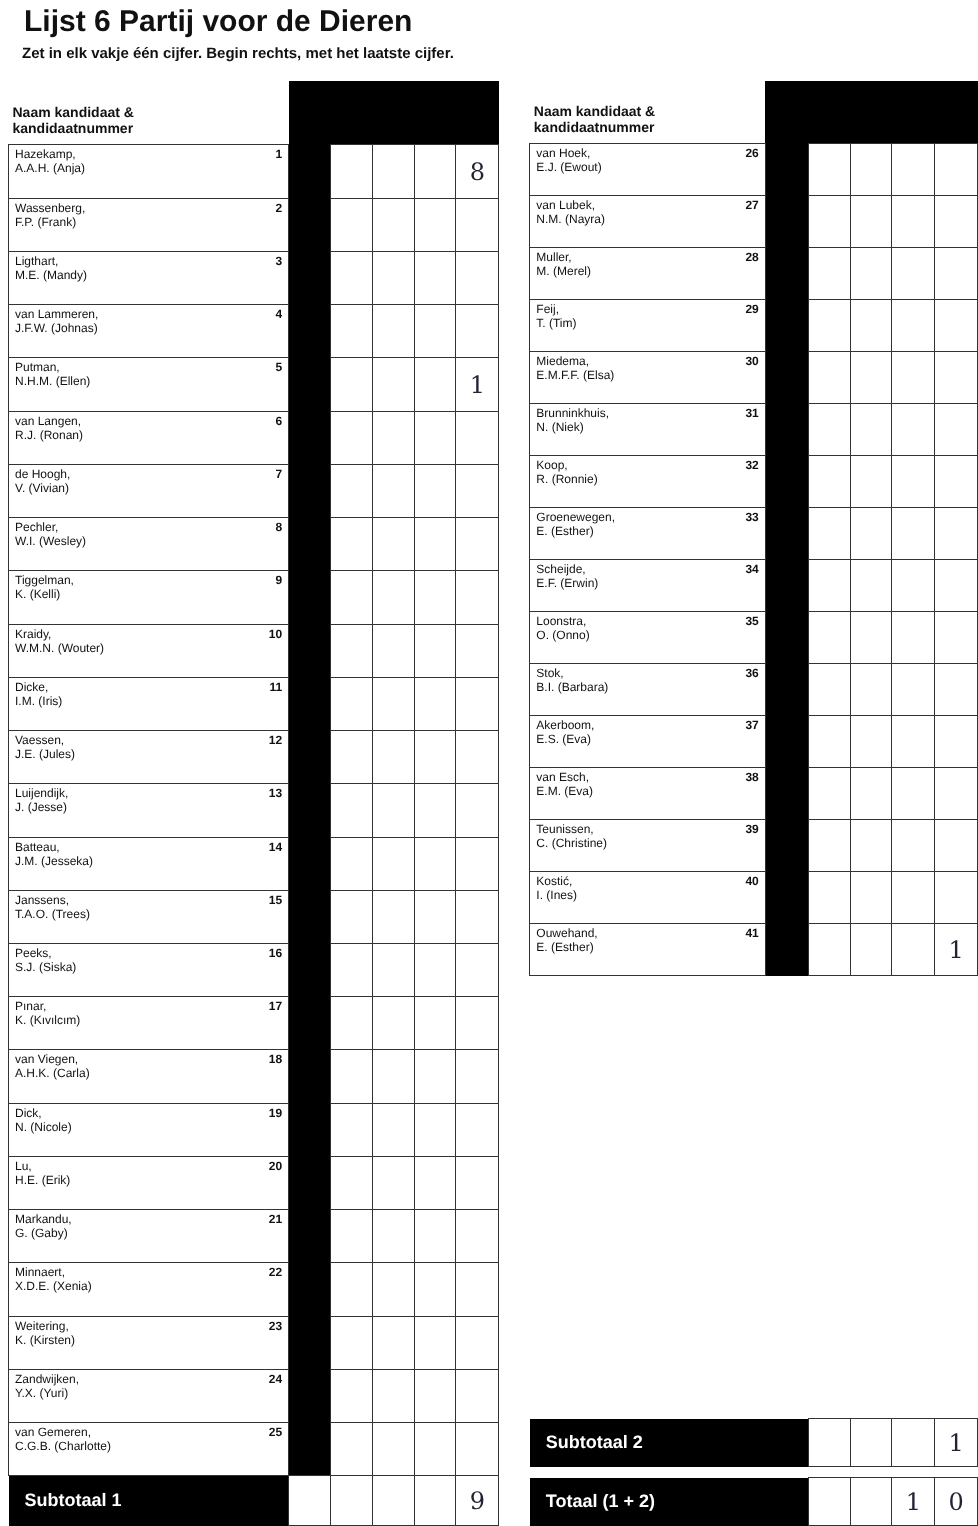Lijst 6 Partij voor de Dieren
Zet in elk vakje één cijfer. Begin rechts, met het laatste cijfer.
| Naam kandidaat & kandidaatnummer | | | | | |
| --- | --- | --- | --- | --- | --- |
| 1 Hazekamp, A.A.H. (Anja) | | | | | 8 |
| 2 Wassenberg, F.P. (Frank) | | | | | |
| 3 Ligthart, M.E. (Mandy) | | | | | |
| 4 van Lammeren, J.F.W. (Johnas) | | | | | |
| 5 Putman, N.H.M. (Ellen) | | | | | 1 |
| 6 van Langen, R.J. (Ronan) | | | | | |
| 7 de Hoogh, V. (Vivian) | | | | | |
| 8 Pechler, W.I. (Wesley) | | | | | |
| 9 Tiggelman, K. (Kelli) | | | | | |
| 10 Kraidy, W.M.N. (Wouter) | | | | | |
| 11 Dicke, I.M. (Iris) | | | | | |
| 12 Vaessen, J.E. (Jules) | | | | | |
| 13 Luijendijk, J. (Jesse) | | | | | |
| 14 Batteau, J.M. (Jesseka) | | | | | |
| 15 Janssens, T.A.O. (Trees) | | | | | |
| 16 Peeks, S.J. (Siska) | | | | | |
| 17 Pınar, K. (Kıvılcım) | | | | | |
| 18 van Viegen, A.H.K. (Carla) | | | | | |
| 19 Dick, N. (Nicole) | | | | | |
| 20 Lu, H.E. (Erik) | | | | | |
| 21 Markandu, G. (Gaby) | | | | | |
| 22 Minnaert, X.D.E. (Xenia) | | | | | |
| 23 Weitering, K. (Kirsten) | | | | | |
| 24 Zandwijken, Y.X. (Yuri) | | | | | |
| 25 van Gemeren, C.G.B. (Charlotte) | | | | | |
| Subtotaal 1 | | | | | 9 |
| Naam kandidaat & kandidaatnummer | | | | | |
| --- | --- | --- | --- | --- | --- |
| 26 van Hoek, E.J. (Ewout) | | | | | |
| 27 van Lubek, N.M. (Nayra) | | | | | |
| 28 Muller, M. (Merel) | | | | | |
| 29 Feij, T. (Tim) | | | | | |
| 30 Miedema, E.M.F.F. (Elsa) | | | | | |
| 31 Brunninkhuis, N. (Niek) | | | | | |
| 32 Koop, R. (Ronnie) | | | | | |
| 33 Groenewegen, E. (Esther) | | | | | |
| 34 Scheijde, E.F. (Erwin) | | | | | |
| 35 Loonstra, O. (Onno) | | | | | |
| 36 Stok, B.I. (Barbara) | | | | | |
| 37 Akerboom, E.S. (Eva) | | | | | |
| 38 van Esch, E.M. (Eva) | | | | | |
| 39 Teunissen, C. (Christine) | | | | | |
| 40 Kostić, I. (Ines) | | | | | |
| 41 Ouwehand, E. (Esther) | | | | | 1 |
| Subtotaal 2 | | | | | 1 |
| Totaal (1 + 2) | | | | 1 | 0 |